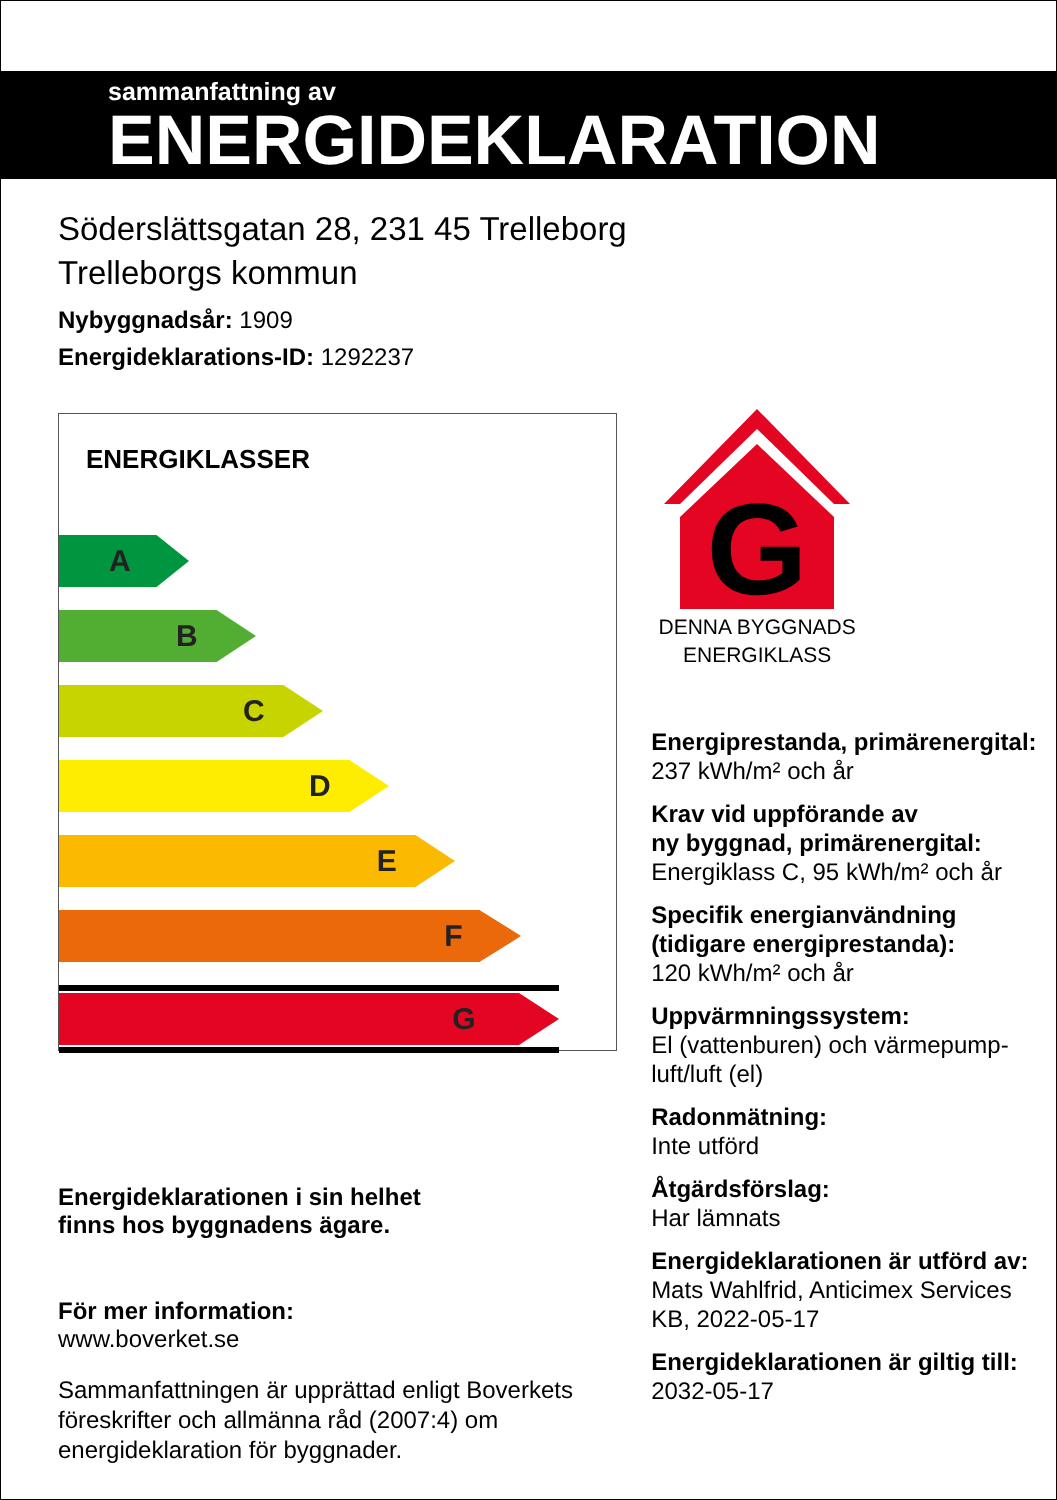sammanfattning av
ENERGIDEKLARATION
Söderslättsgatan 28, 231 45 Trelleborg
Trelleborgs kommun
Nybyggnadsår: 1909
Energideklarations-ID: 1292237
ENERGIKLASSER
A
B
C
D
E
F
G
Energideklarationen i sin helhet
finns hos byggnadens ägare.
För mer information:
www.boverket.se
Sammanfattningen är upprättad enligt Boverkets föreskrifter och allmänna råd (2007:4) om energideklaration för byggnader.
G
DENNA BYGGNADS
ENERGIKLASS
Energiprestanda, primärenergital:
237 kWh/m² och år
Krav vid uppförande av
ny byggnad, primärenergital:
Energiklass C, 95 kWh/m² och år
Specifik energianvändning
(tidigare energiprestanda):
120 kWh/m² och år
Uppvärmningssystem:
El (vattenburen) och värmepump-luft/luft (el)
Radonmätning:
Inte utförd
Åtgärdsförslag:
Har lämnats
Energideklarationen är utförd av:
Mats Wahlfrid, Anticimex Services KB, 2022-05-17
Energideklarationen är giltig till:
2032-05-17